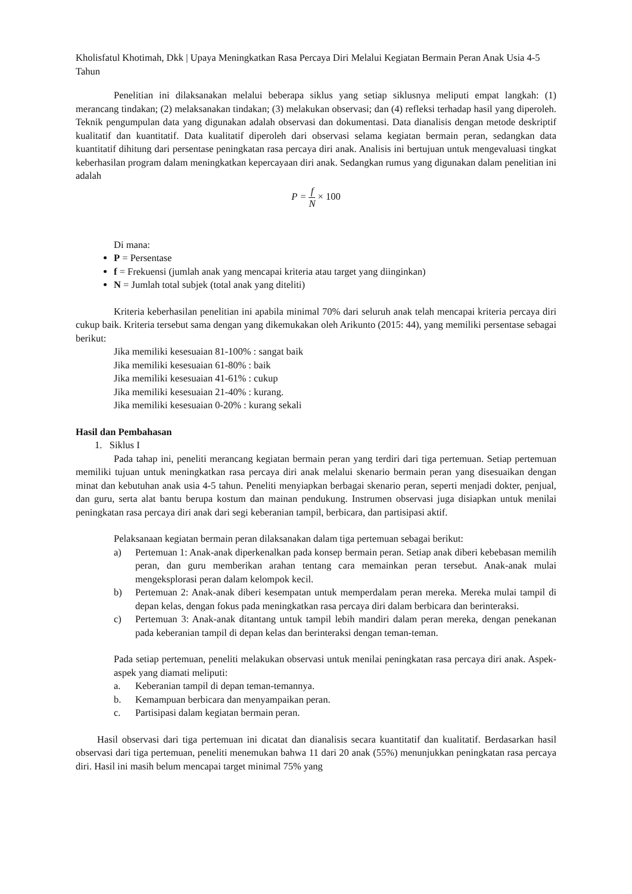Kholisfatul Khotimah, Dkk | Upaya Meningkatkan Rasa Percaya Diri Melalui Kegiatan Bermain Peran Anak Usia 4-5 Tahun
Penelitian ini dilaksanakan melalui beberapa siklus yang setiap siklusnya meliputi empat langkah: (1) merancang tindakan; (2) melaksanakan tindakan; (3) melakukan observasi; dan (4) refleksi terhadap hasil yang diperoleh. Teknik pengumpulan data yang digunakan adalah observasi dan dokumentasi. Data dianalisis dengan metode deskriptif kualitatif dan kuantitatif. Data kualitatif diperoleh dari observasi selama kegiatan bermain peran, sedangkan data kuantitatif dihitung dari persentase peningkatan rasa percaya diri anak. Analisis ini bertujuan untuk mengevaluasi tingkat keberhasilan program dalam meningkatkan kepercayaan diri anak. Sedangkan rumus yang digunakan dalam penelitian ini adalah
P = f N × 100
Di mana:
P = Persentase
f = Frekuensi (jumlah anak yang mencapai kriteria atau target yang diinginkan)
N = Jumlah total subjek (total anak yang diteliti)
Kriteria keberhasilan penelitian ini apabila minimal 70% dari seluruh anak telah mencapai kriteria percaya diri cukup baik. Kriteria tersebut sama dengan yang dikemukakan oleh Arikunto (2015: 44), yang memiliki persentase sebagai berikut:
Jika memiliki kesesuaian 81-100% : sangat baik
Jika memiliki kesesuaian 61-80% : baik
Jika memiliki kesesuaian 41-61% : cukup
Jika memiliki kesesuaian 21-40% : kurang.
Jika memiliki kesesuaian 0-20% : kurang sekali
Hasil dan Pembahasan
1. Siklus I
Pada tahap ini, peneliti merancang kegiatan bermain peran yang terdiri dari tiga pertemuan. Setiap pertemuan memiliki tujuan untuk meningkatkan rasa percaya diri anak melalui skenario bermain peran yang disesuaikan dengan minat dan kebutuhan anak usia 4-5 tahun. Peneliti menyiapkan berbagai skenario peran, seperti menjadi dokter, penjual, dan guru, serta alat bantu berupa kostum dan mainan pendukung. Instrumen observasi juga disiapkan untuk menilai peningkatan rasa percaya diri anak dari segi keberanian tampil, berbicara, dan partisipasi aktif.
Pelaksanaan kegiatan bermain peran dilaksanakan dalam tiga pertemuan sebagai berikut:
a) Pertemuan 1: Anak-anak diperkenalkan pada konsep bermain peran. Setiap anak diberi kebebasan memilih peran, dan guru memberikan arahan tentang cara memainkan peran tersebut. Anak-anak mulai mengeksplorasi peran dalam kelompok kecil.
b) Pertemuan 2: Anak-anak diberi kesempatan untuk memperdalam peran mereka. Mereka mulai tampil di depan kelas, dengan fokus pada meningkatkan rasa percaya diri dalam berbicara dan berinteraksi.
c) Pertemuan 3: Anak-anak ditantang untuk tampil lebih mandiri dalam peran mereka, dengan penekanan pada keberanian tampil di depan kelas dan berinteraksi dengan teman-teman.
Pada setiap pertemuan, peneliti melakukan observasi untuk menilai peningkatan rasa percaya diri anak. Aspek-aspek yang diamati meliputi:
a. Keberanian tampil di depan teman-temannya.
b. Kemampuan berbicara dan menyampaikan peran.
c. Partisipasi dalam kegiatan bermain peran.
Hasil observasi dari tiga pertemuan ini dicatat dan dianalisis secara kuantitatif dan kualitatif. Berdasarkan hasil observasi dari tiga pertemuan, peneliti menemukan bahwa 11 dari 20 anak (55%) menunjukkan peningkatan rasa percaya diri. Hasil ini masih belum mencapai target minimal 75% yang